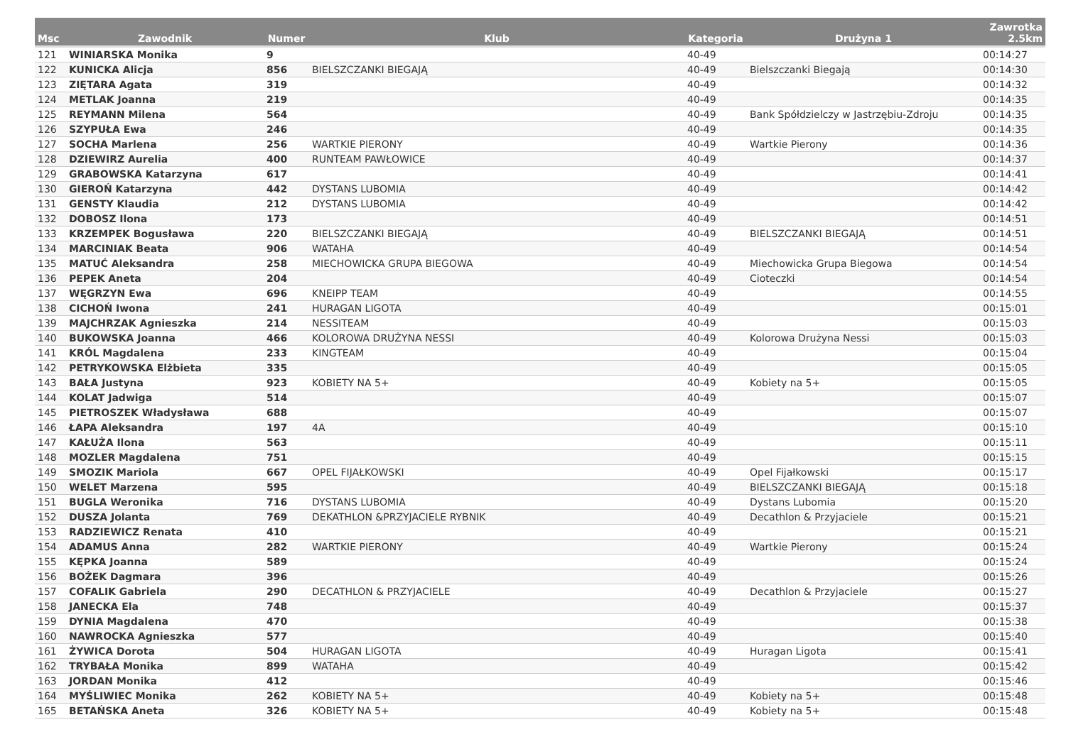| Msc | Zawodnik | Numer | Klub | Kategoria | Drużyna 1 | Zawrotka 2.5km |
| --- | --- | --- | --- | --- | --- | --- |
| 121 | WINIARSKA Monika | 9 | | 40-49 | | 00:14:27 |
| 122 | KUNICKA Alicja | 856 | BIELSZCZANKI BIEGAJĄ | 40-49 | Bielszczanki Biegają | 00:14:30 |
| 123 | ZIĘTARA Agata | 319 | | 40-49 | | 00:14:32 |
| 124 | METLAK Joanna | 219 | | 40-49 | | 00:14:35 |
| 125 | REYMANN Milena | 564 | | 40-49 | Bank Spółdzielczy w Jastrzębiu-Zdroju | 00:14:35 |
| 126 | SZYPUŁA Ewa | 246 | | 40-49 | | 00:14:35 |
| 127 | SOCHA Marlena | 256 | WARTKIE PIERONY | 40-49 | Wartkie Pierony | 00:14:36 |
| 128 | DZIEWIRZ Aurelia | 400 | RUNTEAM PAWŁOWICE | 40-49 | | 00:14:37 |
| 129 | GRABOWSKA Katarzyna | 617 | | 40-49 | | 00:14:41 |
| 130 | GIEROŃ Katarzyna | 442 | DYSTANS LUBOMIA | 40-49 | | 00:14:42 |
| 131 | GENSTY Klaudia | 212 | DYSTANS LUBOMIA | 40-49 | | 00:14:42 |
| 132 | DOBOSZ Ilona | 173 | | 40-49 | | 00:14:51 |
| 133 | KRZEMPEK Bogusława | 220 | BIELSZCZANKI BIEGAJĄ | 40-49 | BIELSZCZANKI BIEGAJĄ | 00:14:51 |
| 134 | MARCINIAK Beata | 906 | WATAHA | 40-49 | | 00:14:54 |
| 135 | MATUĆ Aleksandra | 258 | MIECHOWICKA GRUPA BIEGOWA | 40-49 | Miechowicka Grupa Biegowa | 00:14:54 |
| 136 | PEPEK Aneta | 204 | | 40-49 | Cioteczki | 00:14:54 |
| 137 | WĘGRZYN Ewa | 696 | KNEIPP TEAM | 40-49 | | 00:14:55 |
| 138 | CICHOŃ Iwona | 241 | HURAGAN LIGOTA | 40-49 | | 00:15:01 |
| 139 | MAJCHRZAK Agnieszka | 214 | NESSITEAM | 40-49 | | 00:15:03 |
| 140 | BUKOWSKA Joanna | 466 | KOLOROWA DRUŻYNA NESSI | 40-49 | Kolorowa Drużyna Nessi | 00:15:03 |
| 141 | KRÓL Magdalena | 233 | KINGTEAM | 40-49 | | 00:15:04 |
| 142 | PETRYKOWSKA Elżbieta | 335 | | 40-49 | | 00:15:05 |
| 143 | BAŁA Justyna | 923 | KOBIETY NA 5+ | 40-49 | Kobiety na 5+ | 00:15:05 |
| 144 | KOLAT Jadwiga | 514 | | 40-49 | | 00:15:07 |
| 145 | PIETROSZEK Władysława | 688 | | 40-49 | | 00:15:07 |
| 146 | ŁAPA Aleksandra | 197 | 4A | 40-49 | | 00:15:10 |
| 147 | KAŁUŻA Ilona | 563 | | 40-49 | | 00:15:11 |
| 148 | MOZLER Magdalena | 751 | | 40-49 | | 00:15:15 |
| 149 | SMOZIK Mariola | 667 | OPEL FIJAŁKOWSKI | 40-49 | Opel Fijałkowski | 00:15:17 |
| 150 | WELET Marzena | 595 | | 40-49 | BIELSZCZANKI BIEGAJĄ | 00:15:18 |
| 151 | BUGLA Weronika | 716 | DYSTANS LUBOMIA | 40-49 | Dystans Lubomia | 00:15:20 |
| 152 | DUSZA Jolanta | 769 | DEKATHLON &PRZYJACIELE RYBNIK | 40-49 | Decathlon & Przyjaciele | 00:15:21 |
| 153 | RADZIEWICZ Renata | 410 | | 40-49 | | 00:15:21 |
| 154 | ADAMUS Anna | 282 | WARTKIE PIERONY | 40-49 | Wartkie Pierony | 00:15:24 |
| 155 | KĘPKA Joanna | 589 | | 40-49 | | 00:15:24 |
| 156 | BOŻEK Dagmara | 396 | | 40-49 | | 00:15:26 |
| 157 | COFALIK Gabriela | 290 | DECATHLON & PRZYJACIELE | 40-49 | Decathlon & Przyjaciele | 00:15:27 |
| 158 | JANECKA Ela | 748 | | 40-49 | | 00:15:37 |
| 159 | DYNIA Magdalena | 470 | | 40-49 | | 00:15:38 |
| 160 | NAWROCKA Agnieszka | 577 | | 40-49 | | 00:15:40 |
| 161 | ŻYWICA Dorota | 504 | HURAGAN LIGOTA | 40-49 | Huragan Ligota | 00:15:41 |
| 162 | TRYBAŁA Monika | 899 | WATAHA | 40-49 | | 00:15:42 |
| 163 | JORDAN Monika | 412 | | 40-49 | | 00:15:46 |
| 164 | MYŚLIWIEC Monika | 262 | KOBIETY NA 5+ | 40-49 | Kobiety na 5+ | 00:15:48 |
| 165 | BETAŃSKA Aneta | 326 | KOBIETY NA 5+ | 40-49 | Kobiety na 5+ | 00:15:48 |